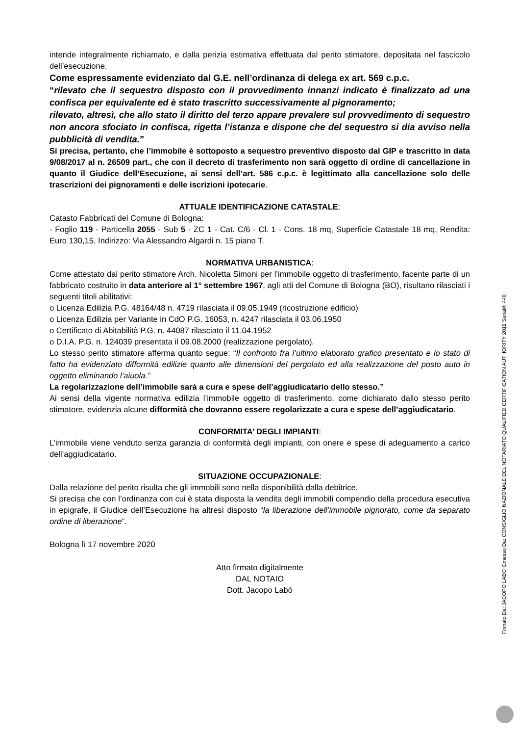intende integralmente richiamato, e dalla perizia estimativa effettuata dal perito stimatore, depositata nel fascicolo dell’esecuzione.
Come espressamente evidenziato dal G.E. nell’ordinanza di delega ex art. 569 c.p.c.
“rilevato che il sequestro disposto con il provvedimento innanzi indicato è finalizzato ad una confisca per equivalente ed è stato trascritto successivamente al pignoramento;
rilevato, altresì, che allo stato il diritto del terzo appare prevalere sul provvedimento di sequestro non ancora sfociato in confisca, rigetta l’istanza e dispone che del sequestro si dia avviso nella pubblicità di vendita.”
Si precisa, pertanto, che l’immobile è sottoposto a sequestro preventivo disposto dal GIP e trascritto in data 9/08/2017 al n. 26509 part., che con il decreto di trasferimento non sarà oggetto di ordine di cancellazione in quanto il Giudice dell’Esecuzione, ai sensi dell’art. 586 c.p.c. è legittimato alla cancellazione solo delle trascrizioni dei pignoramenti e delle iscrizioni ipotecarie.
ATTUALE IDENTIFICAZIONE CATASTALE:
Catasto Fabbricati del Comune di Bologna:
- Foglio 119 - Particella 2055 - Sub 5 - ZC 1 - Cat. C/6 - Cl. 1 - Cons. 18 mq, Superficie Catastale 18 mq, Rendita: Euro 130,15, Indirizzo: Via Alessandro Algardi n. 15 piano T.
NORMATIVA URBANISTICA:
Come attestato dal perito stimatore Arch. Nicoletta Simoni per l’immobile oggetto di trasferimento, facente parte di un fabbricato costruito in data anteriore al 1° settembre 1967, agli atti del Comune di Bologna (BO), risultano rilasciati i seguenti titoli abilitativi:
o Licenza Edilizia P.G. 48164/48 n. 4719 rilasciata il 09.05.1949 (ricostruzione edificio)
o Licenza Edilizia per Variante in CdO P.G. 16053, n. 4247 rilasciata il 03.06.1950
o Certificato di Abitabilità P.G. n. 44087 rilasciato il 11.04.1952
o D.I.A. P.G. n. 124039 presentata il 09.08.2000 (realizzazione pergolato).
Lo stesso perito stimatore afferma quanto segue: “Il confronto fra l’ultimo elaborato grafico presentato e lo stato di fatto ha evidenziato difformità edilizie quanto alle dimensioni del pergolato ed alla realizzazione del posto auto in oggetto eliminando l’aiuola.”
La regolarizzazione dell’immobile sarà a cura e spese dell’aggiudicatario dello stesso.”
Ai sensi della vigente normativa edilizia l’immobile oggetto di trasferimento, come dichiarato dallo stesso perito stimatore, evidenzia alcune difformità che dovranno essere regolarizzate a cura e spese dell’aggiudicatario.
CONFORMITA’ DEGLI IMPIANTI:
L’immobile viene venduto senza garanzia di conformità degli impianti, con onere e spese di adeguamento a carico dell’aggiudicatario.
SITUAZIONE OCCUPAZIONALE:
Dalla relazione del perito risulta che gli immobili sono nella disponibilità dalla debitrice.
Si precisa che con l’ordinanza con cui è stata disposta la vendita degli immobili compendio della procedura esecutiva in epigrafe, il Giudice dell’Esecuzione ha altresì disposto “la liberazione dell’immobile pignorato, come da separato ordine di liberazione”.
Bologna lì 17 novembre 2020
Atto firmato digitalmente
DAL NOTAIO
Dott. Jacopo Labò
Firmato Da: JACOPO LABO' Emesso Da: CONSIGLIO NAZIONALE DEL NOTARIATO QUALIFIED CERTIFICATION AUTHORITY 2019 Serial#: 440